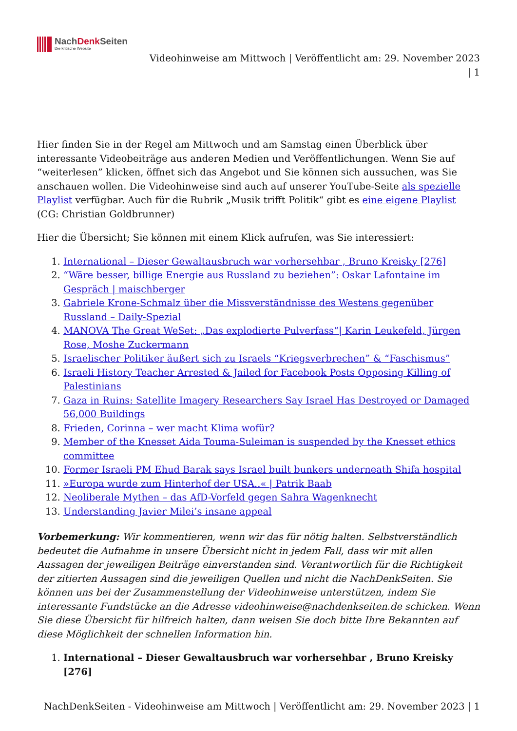NachDenk Seiten
Die kritische Website
Videohinweise am Mittwoch | Veröffentlicht am: 29. November 2023
| 1
Hier finden Sie in der Regel am Mittwoch und am Samstag einen Überblick über interessante Videobeiträge aus anderen Medien und Veröffentlichungen. Wenn Sie auf “weiterlesen” klicken, öffnet sich das Angebot und Sie können sich aussuchen, was Sie anschauen wollen. Die Videohinweise sind auch auf unserer YouTube-Seite als spezielle Playlist verfügbar. Auch für die Rubrik „Musik trifft Politik“ gibt es eine eigene Playlist (CG: Christian Goldbrunner)
Hier die Übersicht; Sie können mit einem Klick aufrufen, was Sie interessiert:
1. International – Dieser Gewaltausbruch war vorhersehbar , Bruno Kreisky [276]
2. “Wäre besser, billige Energie aus Russland zu beziehen”: Oskar Lafontaine im Gespräch | maischberger
3. Gabriele Krone-Schmalz über die Missverständnisse des Westens gegenüber Russland – Daily-Spezial
4. MANOVA The Great WeSet: „Das explodierte Pulverfass“| Karin Leukefeld, Jürgen Rose, Moshe Zuckermann
5. Israelischer Politiker äußert sich zu Israels “Kriegsverbrechen” & “Faschismus”
6. Israeli History Teacher Arrested & Jailed for Facebook Posts Opposing Killing of Palestinians
7. Gaza in Ruins: Satellite Imagery Researchers Say Israel Has Destroyed or Damaged 56,000 Buildings
8. Frieden, Corinna – wer macht Klima wofür?
9. Member of the Knesset Aida Touma-Suleiman is suspended by the Knesset ethics committee
10. Former Israeli PM Ehud Barak says Israel built bunkers underneath Shifa hospital
11. »Europa wurde zum Hinterhof der USA..« | Patrik Baab
12. Neoliberale Mythen – das AfD-Vorfeld gegen Sahra Wagenknecht
13. Understanding Javier Milei’s insane appeal
Vorbemerkung: Wir kommentieren, wenn wir das für nötig halten. Selbstverständlich bedeutet die Aufnahme in unsere Übersicht nicht in jedem Fall, dass wir mit allen Aussagen der jeweiligen Beiträge einverstanden sind. Verantwortlich für die Richtigkeit der zitierten Aussagen sind die jeweiligen Quellen und nicht die NachDenkSeiten. Sie können uns bei der Zusammenstellung der Videohinweise unterstützen, indem Sie interessante Fundstücke an die Adresse videohinweise@nachdenkseiten.de schicken. Wenn Sie diese Übersicht für hilfreich halten, dann weisen Sie doch bitte Ihre Bekannten auf diese Möglichkeit der schnellen Information hin.
1. International – Dieser Gewaltausbruch war vorhersehbar , Bruno Kreisky [276]
NachDenkSeiten - Videohinweise am Mittwoch | Veröffentlicht am: 29. November 2023 | 1